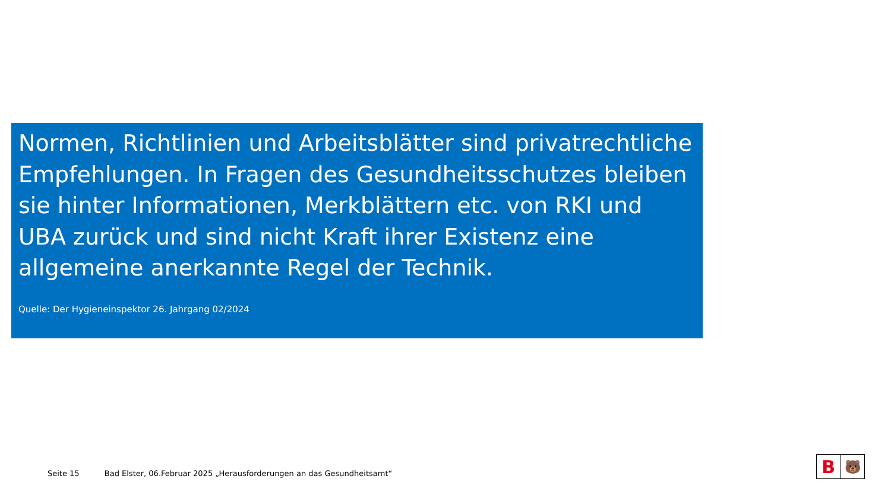Normen, Richtlinien und Arbeitsblätter sind privatrechtliche Empfehlungen. In Fragen des Gesundheitsschutzes bleiben sie hinter Informationen, Merkblättern etc. von RKI und UBA zurück und sind nicht Kraft ihrer Existenz eine allgemeine anerkannte Regel der Technik.
Quelle: Der Hygieneinspektor 26. Jahrgang 02/2024
Seite 15 Bad Elster, 06.Februar 2025 „Herausforderungen an das Gesundheitsamt“
B
🐻